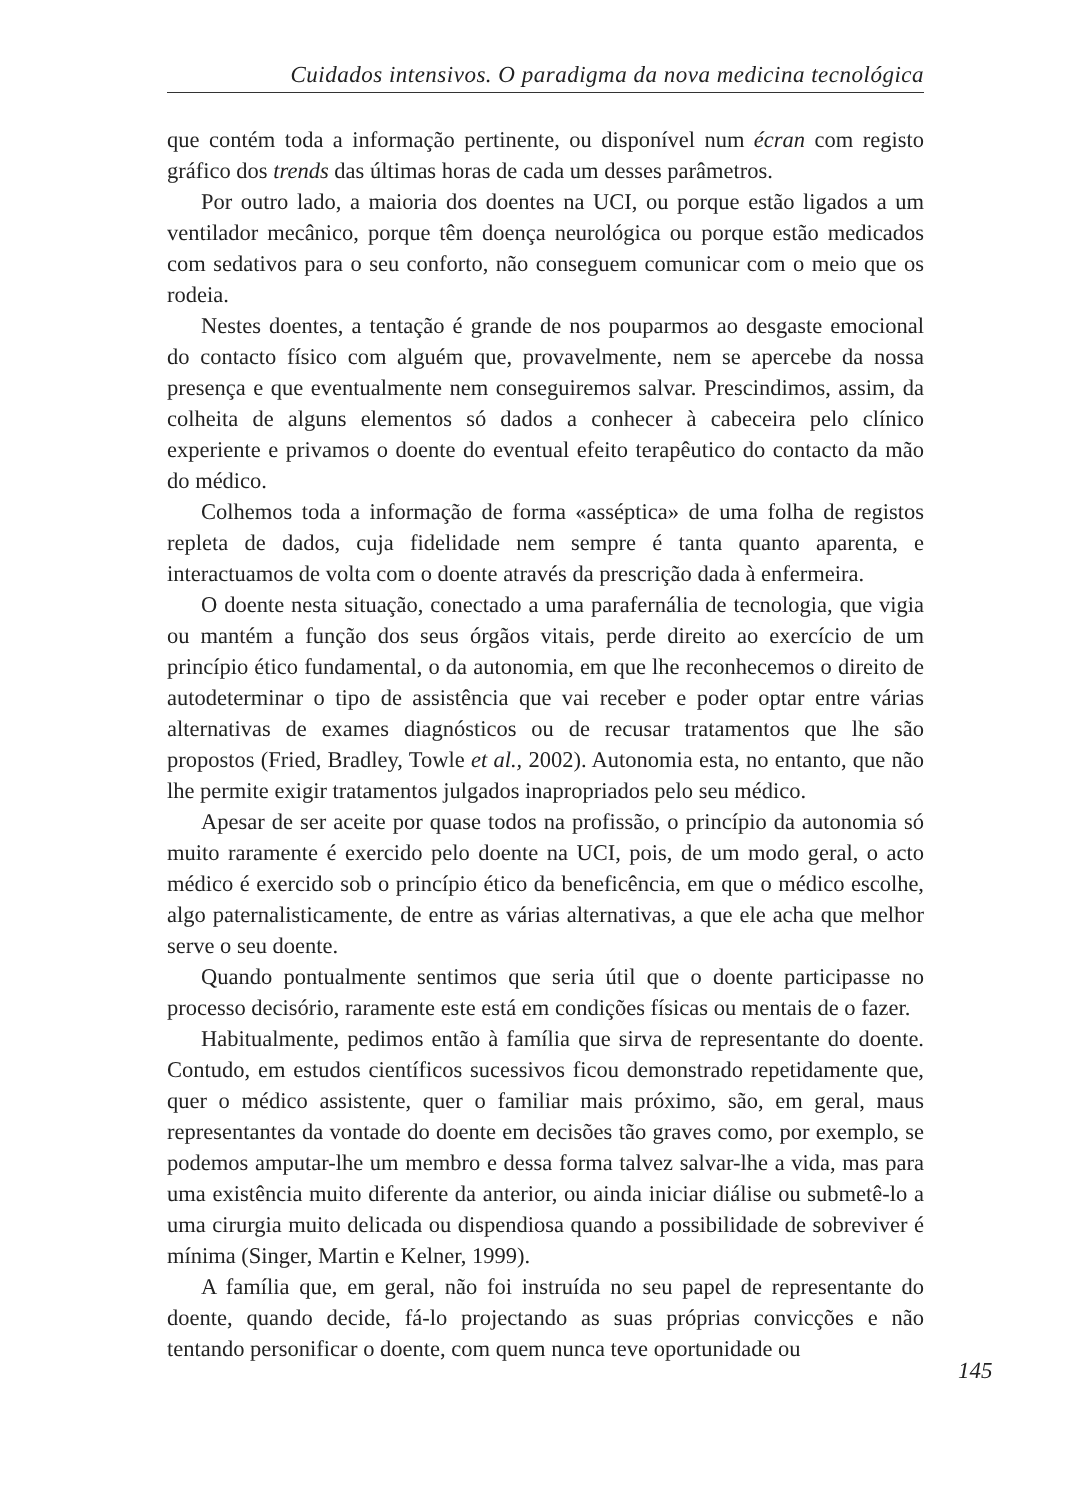Cuidados intensivos. O paradigma da nova medicina tecnológica
que contém toda a informação pertinente, ou disponível num écran com registo gráfico dos trends das últimas horas de cada um desses parâmetros.
Por outro lado, a maioria dos doentes na UCI, ou porque estão ligados a um ventilador mecânico, porque têm doença neurológica ou porque estão medicados com sedativos para o seu conforto, não conseguem comunicar com o meio que os rodeia.
Nestes doentes, a tentação é grande de nos pouparmos ao desgaste emocional do contacto físico com alguém que, provavelmente, nem se apercebe da nossa presença e que eventualmente nem conseguiremos salvar. Prescindimos, assim, da colheita de alguns elementos só dados a conhecer à cabeceira pelo clínico experiente e privamos o doente do eventual efeito terapêutico do contacto da mão do médico.
Colhemos toda a informação de forma «asséptica» de uma folha de registos repleta de dados, cuja fidelidade nem sempre é tanta quanto aparenta, e interactuamos de volta com o doente através da prescrição dada à enfermeira.
O doente nesta situação, conectado a uma parafernália de tecnologia, que vigia ou mantém a função dos seus órgãos vitais, perde direito ao exercício de um princípio ético fundamental, o da autonomia, em que lhe reconhecemos o direito de autodeterminar o tipo de assistência que vai receber e poder optar entre várias alternativas de exames diagnósticos ou de recusar tratamentos que lhe são propostos (Fried, Bradley, Towle et al., 2002). Autonomia esta, no entanto, que não lhe permite exigir tratamentos julgados inapropriados pelo seu médico.
Apesar de ser aceite por quase todos na profissão, o princípio da autonomia só muito raramente é exercido pelo doente na UCI, pois, de um modo geral, o acto médico é exercido sob o princípio ético da beneficência, em que o médico escolhe, algo paternalisticamente, de entre as várias alternativas, a que ele acha que melhor serve o seu doente.
Quando pontualmente sentimos que seria útil que o doente participasse no processo decisório, raramente este está em condições físicas ou mentais de o fazer.
Habitualmente, pedimos então à família que sirva de representante do doente. Contudo, em estudos científicos sucessivos ficou demonstrado repetidamente que, quer o médico assistente, quer o familiar mais próximo, são, em geral, maus representantes da vontade do doente em decisões tão graves como, por exemplo, se podemos amputar-lhe um membro e dessa forma talvez salvar-lhe a vida, mas para uma existência muito diferente da anterior, ou ainda iniciar diálise ou submetê-lo a uma cirurgia muito delicada ou dispendiosa quando a possibilidade de sobreviver é mínima (Singer, Martin e Kelner, 1999).
A família que, em geral, não foi instruída no seu papel de representante do doente, quando decide, fá-lo projectando as suas próprias convicções e não tentando personificar o doente, com quem nunca teve oportunidade ou
145